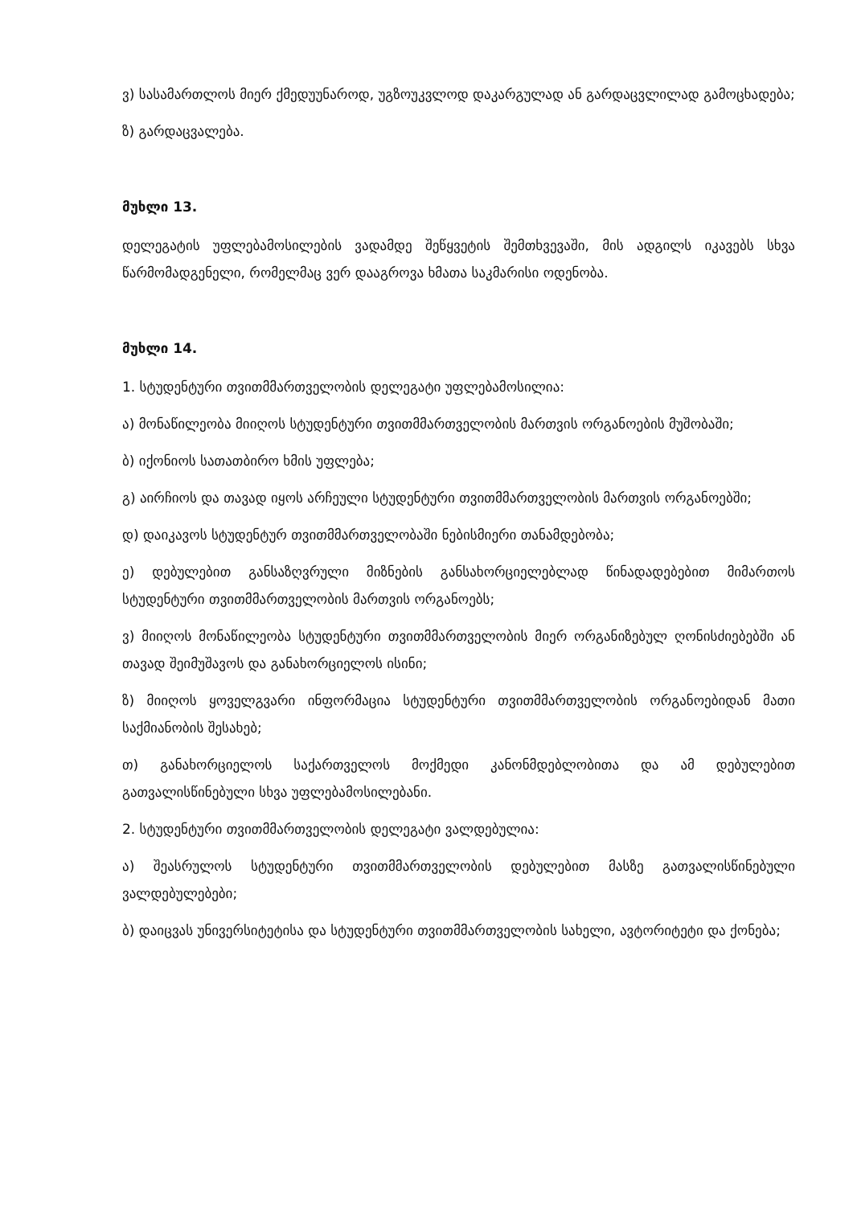ვ) სასამართლოს მიერ ქმედუუნაროდ, უგზოუკვლოდ დაკარგულად ან გარდაცვლილად გამოცხადება;
ზ) გარდაცვალება.
მუხლი 13.
დელეგატის უფლებამოსილების ვადამდე შეწყვეტის შემთხვევაში, მის ადგილს იკავებს სხვა წარმომადგენელი, რომელმაც ვერ დააგროვა ხმათა საკმარისი ოდენობა.
მუხლი 14.
1. სტუდენტური თვითმმართველობის დელეგატი უფლებამოსილია:
ა) მონაწილეობა მიიღოს სტუდენტური თვითმმართველობის მართვის ორგანოების მუშობაში;
ბ) იქონიოს სათათბირო ხმის უფლება;
გ) აირჩიოს და თავად იყოს არჩეული სტუდენტური თვითმმართველობის მართვის ორგანოებში;
დ) დაიკავოს სტუდენტურ თვითმმართველობაში ნებისმიერი თანამდებობა;
ე) დებულებით განსაზღვრული მიზნების განსახორციელებლად წინადადებებით მიმართოს სტუდენტური თვითმმართველობის მართვის ორგანოებს;
ვ) მიიღოს მონაწილეობა სტუდენტური თვითმმართველობის მიერ ორგანიზებულ ღონისძიებებში ან თავად შეიმუშავოს და განახორციელოს ისინი;
ზ) მიიღოს ყოველგვარი ინფორმაცია სტუდენტური თვითმმართველობის ორგანოებიდან მათი საქმიანობის შესახებ;
თ) განახორციელოს საქართველოს მოქმედი კანონმდებლობითა და ამ დებულებით გათვალისწინებული სხვა უფლებამოსილებანი.
2. სტუდენტური თვითმმართველობის დელეგატი ვალდებულია:
ა) შეასრულოს სტუდენტური თვითმმართველობის დებულებით მასზე გათვალისწინებული ვალდებულებები;
ბ) დაიცვას უნივერსიტეტისა და სტუდენტური თვითმმართველობის სახელი, ავტორიტეტი და ქონება;